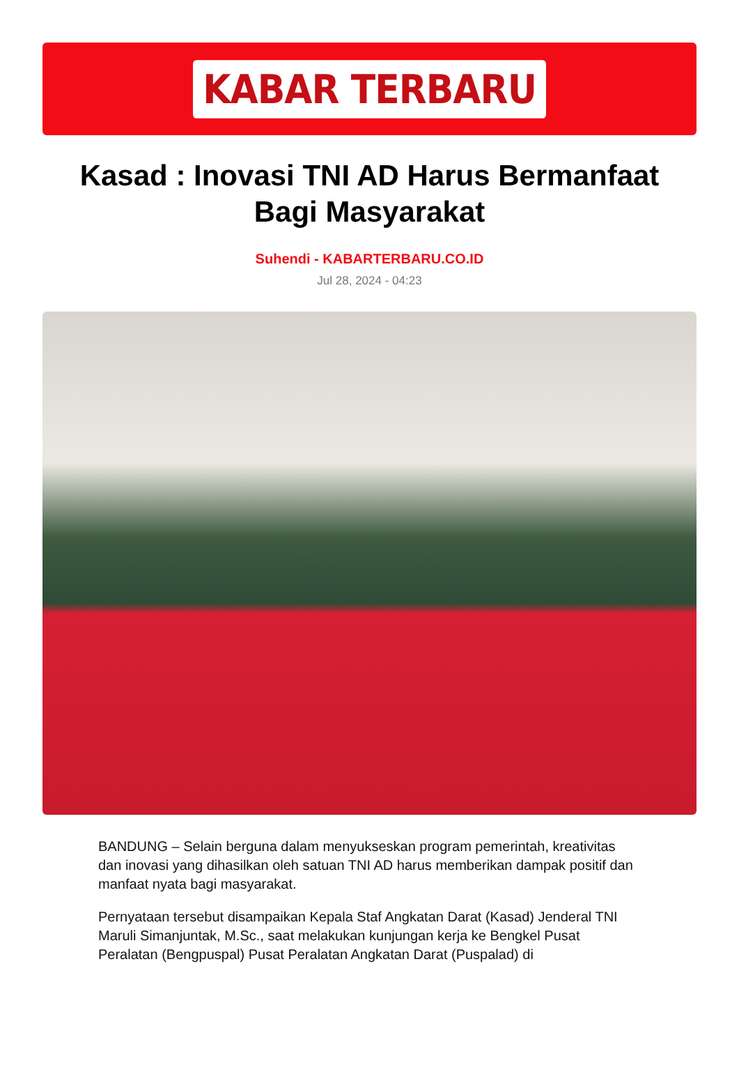KABAR TERBARU
Kasad : Inovasi TNI AD Harus Bermanfaat Bagi Masyarakat
Suhendi - KABARTERBARU.CO.ID
Jul 28, 2024 - 04:23
BANDUNG – Selain berguna dalam menyukseskan program pemerintah, kreativitas dan inovasi yang dihasilkan oleh satuan TNI AD harus memberikan dampak positif dan manfaat nyata bagi masyarakat.
Pernyataan tersebut disampaikan Kepala Staf Angkatan Darat (Kasad) Jenderal TNI Maruli Simanjuntak, M.Sc., saat melakukan kunjungan kerja ke Bengkel Pusat Peralatan (Bengpuspal) Pusat Peralatan Angkatan Darat (Puspalad) di